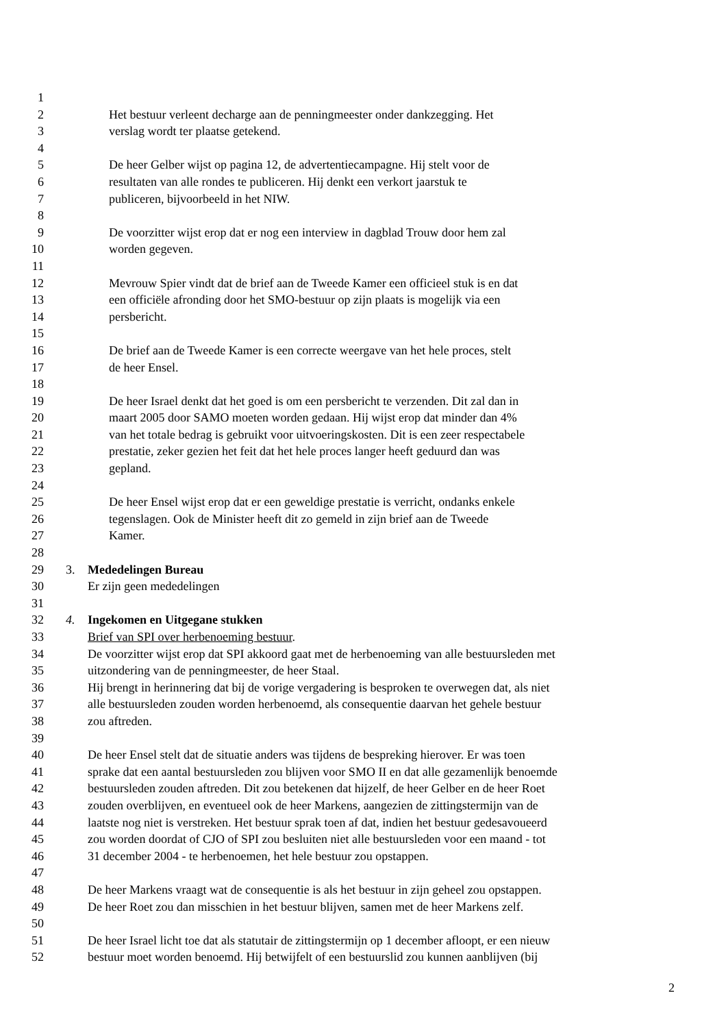1
2 Het bestuur verleent decharge aan de penningmeester onder dankzegging. Het
3 verslag wordt ter plaatse getekend.
4
5 De heer Gelber wijst op pagina 12, de advertentiecampagne. Hij stelt voor de
6 resultaten van alle rondes te publiceren. Hij denkt een verkort jaarstuk te
7 publiceren, bijvoorbeeld in het NIW.
8
9 De voorzitter wijst erop dat er nog een interview in dagblad Trouw door hem zal
10 worden gegeven.
11
12 Mevrouw Spier vindt dat de brief aan de Tweede Kamer een officieel stuk is en dat
13 een officiële afronding door het SMO-bestuur op zijn plaats is mogelijk via een
14 persbericht.
15
16 De brief aan de Tweede Kamer is een correcte weergave van het hele proces, stelt
17 de heer Ensel.
18
19 De heer Israel denkt dat het goed is om een persbericht te verzenden. Dit zal dan in
20 maart 2005 door SAMO moeten worden gedaan. Hij wijst erop dat minder dan 4%
21 van het totale bedrag is gebruikt voor uitvoeringskosten. Dit is een zeer respectabele
22 prestatie, zeker gezien het feit dat het hele proces langer heeft geduurd dan was
23 gepland.
24
25 De heer Ensel wijst erop dat er een geweldige prestatie is verricht, ondanks enkele
26 tegenslagen. Ook de Minister heeft dit zo gemeld in zijn brief aan de Tweede
27 Kamer.
28
29 3. Mededelingen Bureau
30 Er zijn geen mededelingen
31
32 4. Ingekomen en Uitgegane stukken
33 Brief van SPI over herbenoeming bestuur.
34 De voorzitter wijst erop dat SPI akkoord gaat met de herbenoeming van alle bestuursleden met
35 uitzondering van de penningmeester, de heer Staal.
36 Hij brengt in herinnering dat bij de vorige vergadering is besproken te overwegen dat, als niet
37 alle bestuursleden zouden worden herbenoemd, als consequentie daarvan het gehele bestuur
38 zou aftreden.
39
40 De heer Ensel stelt dat de situatie anders was tijdens de bespreking hierover. Er was toen
41 sprake dat een aantal bestuursleden zou blijven voor SMO II en dat alle gezamenlijk benoemde
42 bestuursleden zouden aftreden. Dit zou betekenen dat hijzelf, de heer Gelber en de heer Roet
43 zouden overblijven, en eventueel ook de heer Markens, aangezien de zittingstermijn van de
44 laatste nog niet is verstreken. Het bestuur sprak toen af dat, indien het bestuur gedesavoueerd
45 zou worden doordat of CJO of SPI zou besluiten niet alle bestuursleden voor een maand - tot
46 31 december 2004 - te herbenoemen, het hele bestuur zou opstappen.
47
48 De heer Markens vraagt wat de consequentie is als het bestuur in zijn geheel zou opstappen.
49 De heer Roet zou dan misschien in het bestuur blijven, samen met de heer Markens zelf.
50
51 De heer Israel licht toe dat als statutair de zittingstermijn op 1 december afloopt, er een nieuw
52 bestuur moet worden benoemd. Hij betwijfelt of een bestuurslid zou kunnen aanblijven (bij
2